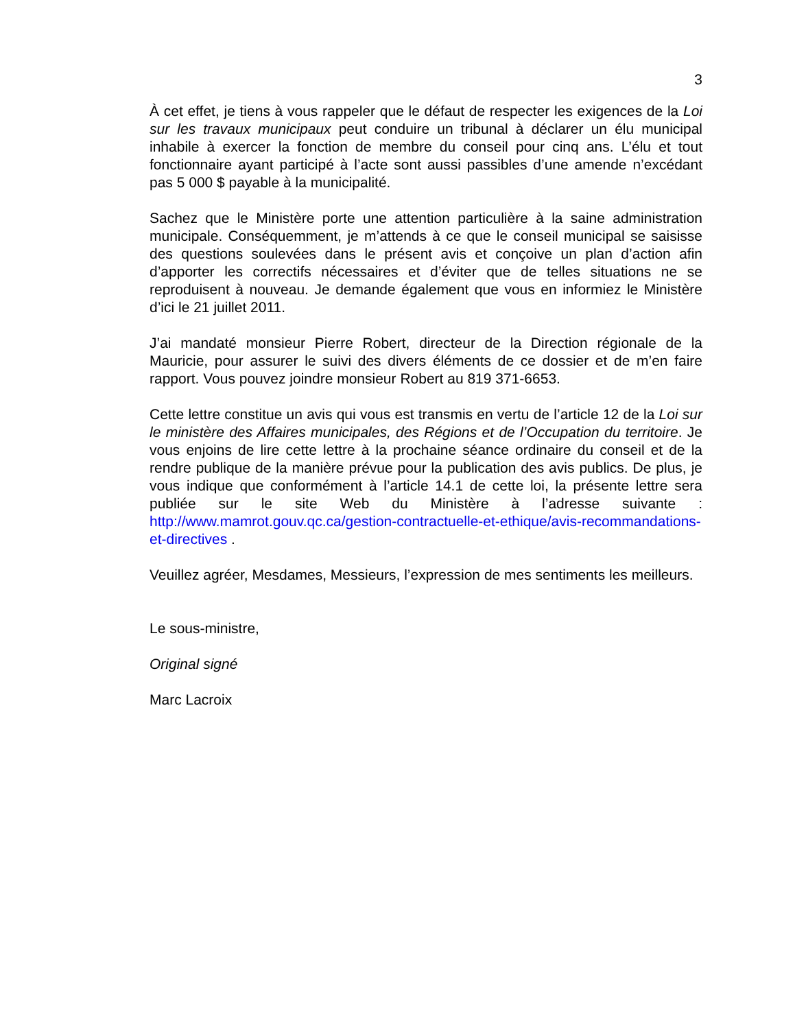3
À cet effet, je tiens à vous rappeler que le défaut de respecter les exigences de la Loi sur les travaux municipaux peut conduire un tribunal à déclarer un élu municipal inhabile à exercer la fonction de membre du conseil pour cinq ans. L’élu et tout fonctionnaire ayant participé à l’acte sont aussi passibles d’une amende n’excédant pas 5 000 $ payable à la municipalité.
Sachez que le Ministère porte une attention particulière à la saine administration municipale. Conséquemment, je m’attends à ce que le conseil municipal se saisisse des questions soulevées dans le présent avis et conçoive un plan d’action afin d’apporter les correctifs nécessaires et d’éviter que de telles situations ne se reproduisent à nouveau. Je demande également que vous en informiez le Ministère d’ici le 21 juillet 2011.
J’ai mandaté monsieur Pierre Robert, directeur de la Direction régionale de la Mauricie, pour assurer le suivi des divers éléments de ce dossier et de m’en faire rapport. Vous pouvez joindre monsieur Robert au 819 371-6653.
Cette lettre constitue un avis qui vous est transmis en vertu de l’article 12 de la Loi sur le ministère des Affaires municipales, des Régions et de l’Occupation du territoire. Je vous enjoins de lire cette lettre à la prochaine séance ordinaire du conseil et de la rendre publique de la manière prévue pour la publication des avis publics. De plus, je vous indique que conformément à l’article 14.1 de cette loi, la présente lettre sera publiée sur le site Web du Ministère à l’adresse suivante : http://www.mamrot.gouv.qc.ca/gestion-contractuelle-et-ethique/avis-recommandations-et-directives .
Veuillez agréer, Mesdames, Messieurs, l’expression de mes sentiments les meilleurs.
Le sous-ministre,
Original signé
Marc Lacroix